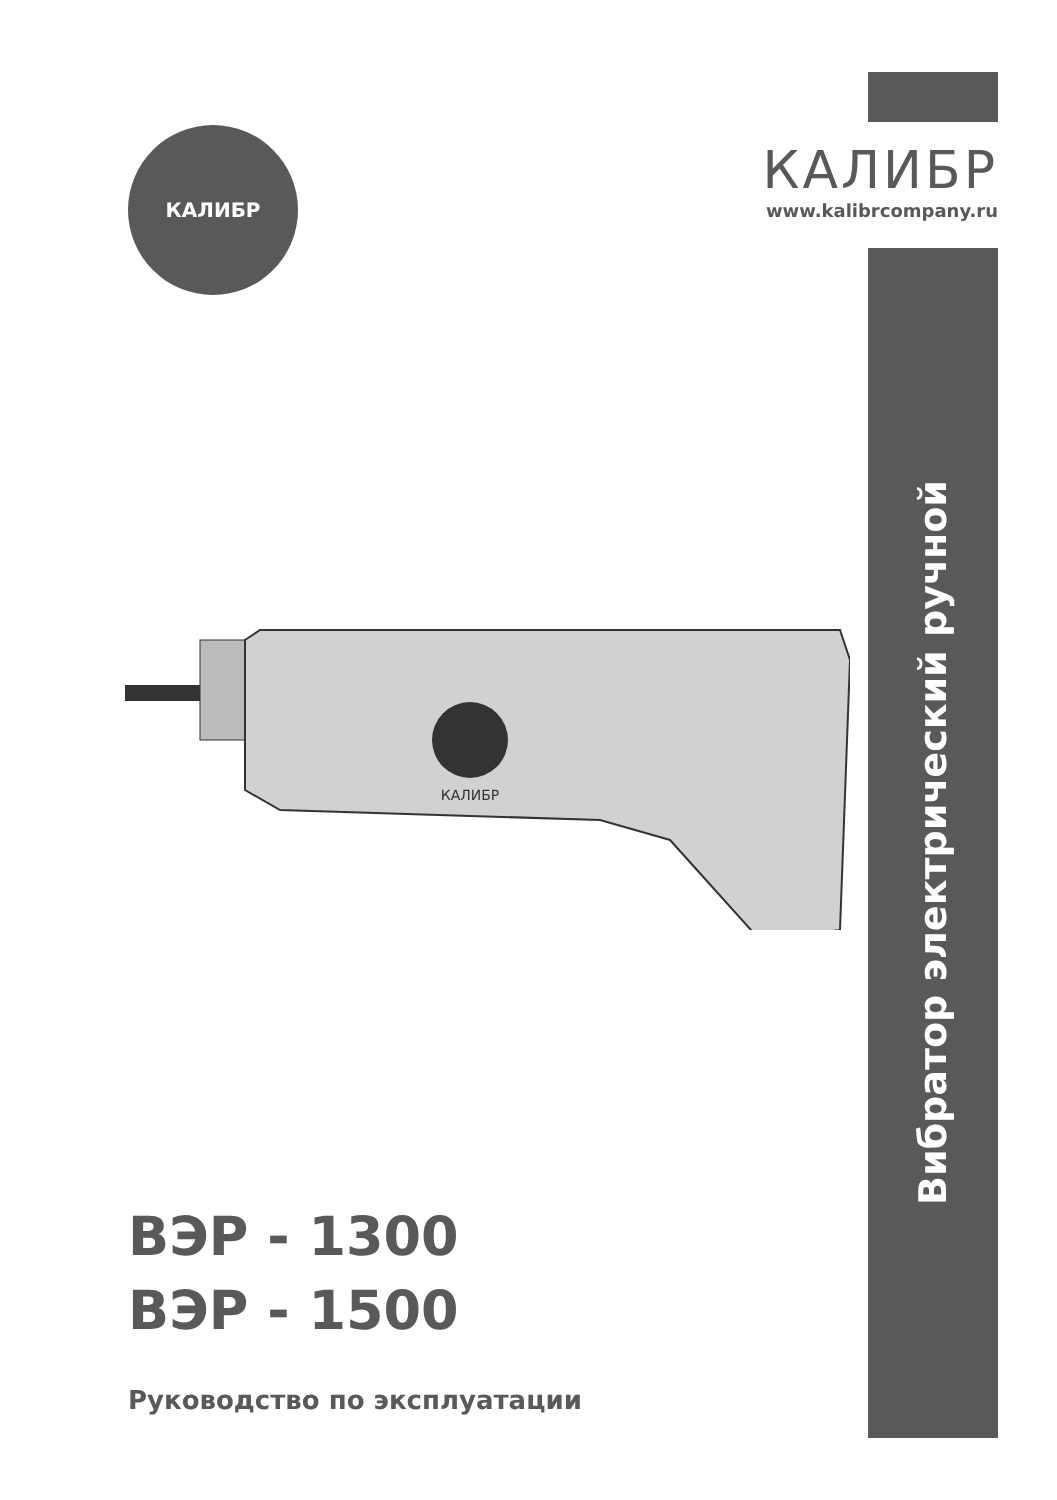КАЛИБР
www.kalibrcompany.ru
КАЛИБР
КАЛИБР
ВЭР - 1300
ВЭР - 1500
Руководство по эксплуатации
Вибратор электрический ручной